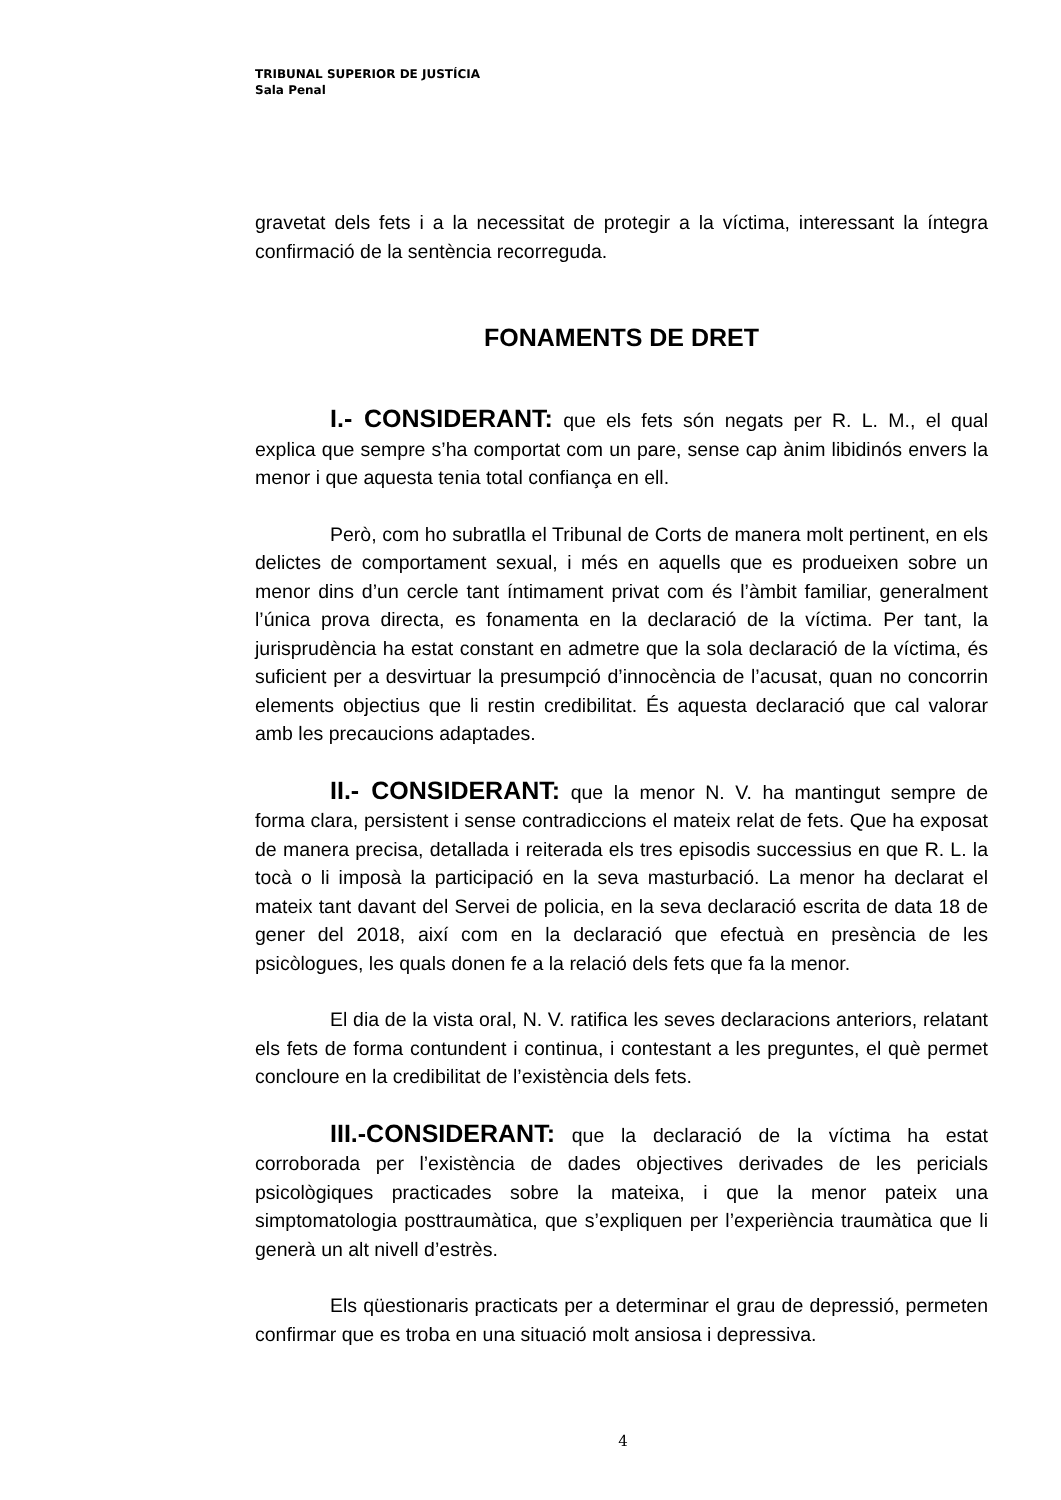TRIBUNAL SUPERIOR DE JUSTÍCIA
Sala Penal
gravetat dels fets i a la necessitat de protegir a la víctima, interessant la íntegra confirmació de la sentència recorreguda.
FONAMENTS DE DRET
I.- CONSIDERANT: que els fets són negats per R. L. M., el qual explica que sempre s’ha comportat com un pare, sense cap ànim libidinós envers la menor i que aquesta tenia total confiança en ell.
Però, com ho subratlla el Tribunal de Corts de manera molt pertinent, en els delictes de comportament sexual, i més en aquells que es produeixen sobre un menor dins d’un cercle tant íntimament privat com és l’àmbit familiar, generalment l’única prova directa, es fonamenta en la declaració de la víctima. Per tant, la jurisprudència ha estat constant en admetre que la sola declaració de la víctima, és suficient per a desvirtuar la presumpció d’innocència de l’acusat, quan no concorrin elements objectius que li restin credibilitat. És aquesta declaració que cal valorar amb les precaucions adaptades.
II.- CONSIDERANT: que la menor N. V. ha mantingut sempre de forma clara, persistent i sense contradiccions el mateix relat de fets. Que ha exposat de manera precisa, detallada i reiterada els tres episodis successius en que R. L. la tocà o li imposà la participació en la seva masturbació. La menor ha declarat el mateix tant davant del Servei de policia, en la seva declaració escrita de data 18 de gener del 2018, així com en la declaració que efectuà en presència de les psicòlogues, les quals donen fe a la relació dels fets que fa la menor.
El dia de la vista oral, N. V. ratifica les seves declaracions anteriors, relatant els fets de forma contundent i continua, i contestant a les preguntes, el què permet concloure en la credibilitat de l’existència dels fets.
III.-CONSIDERANT: que la declaració de la víctima ha estat corroborada per l’existència de dades objectives derivades de les pericials psicològiques practicades sobre la mateixa, i que la menor pateix una simptomatologia posttraumàtica, que s’expliquen per l’experiència traumàtica que li generà un alt nivell d’estrès.
Els qüestionaris practicats per a determinar el grau de depressió, permeten confirmar que es troba en una situació molt ansiosa i depressiva.
4